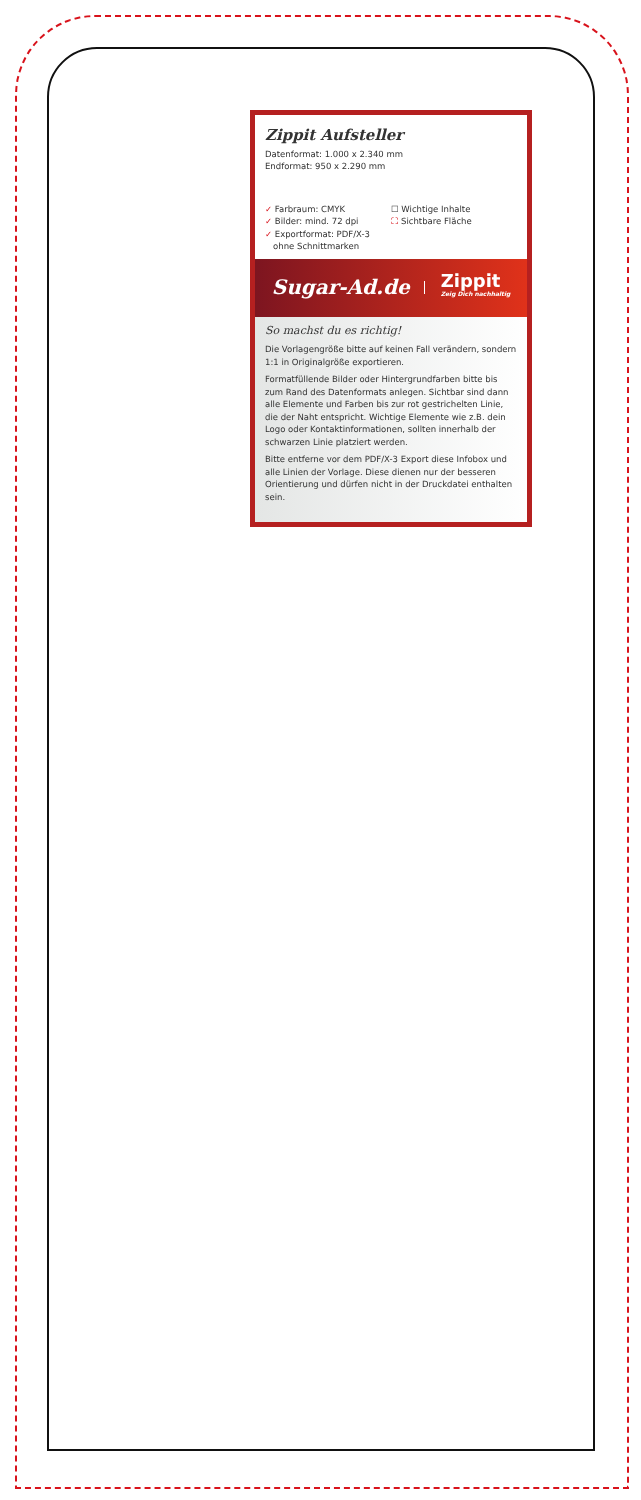Zippit Aufsteller
Datenformat: 1.000 x 2.340 mm
Endformat: 950 x 2.290 mm
✓ Farbraum: CMYK
✓ Bilder: mind. 72 dpi
✓ Exportformat: PDF/X-3
ohne Schnittmarken
☐ Wichtige Inhalte
⛶ Sichtbare Fläche
Sugar-Ad.de Zippit
Zeig Dich nachhaltig
So machst du es richtig!
Die Vorlagengröße bitte auf keinen Fall verändern, sondern 1:1 in Originalgröße exportieren.
Formatfüllende Bilder oder Hintergrundfarben bitte bis zum Rand des Datenformats anlegen. Sichtbar sind dann alle Elemente und Farben bis zur rot gestrichelten Linie, die der Naht entspricht. Wichtige Elemente wie z.B. dein Logo oder Kontaktinformationen, sollten innerhalb der schwarzen Linie platziert werden.
Bitte entferne vor dem PDF/X-3 Export diese Infobox und alle Linien der Vorlage. Diese dienen nur der besseren Orientierung und dürfen nicht in der Druckdatei enthalten sein.